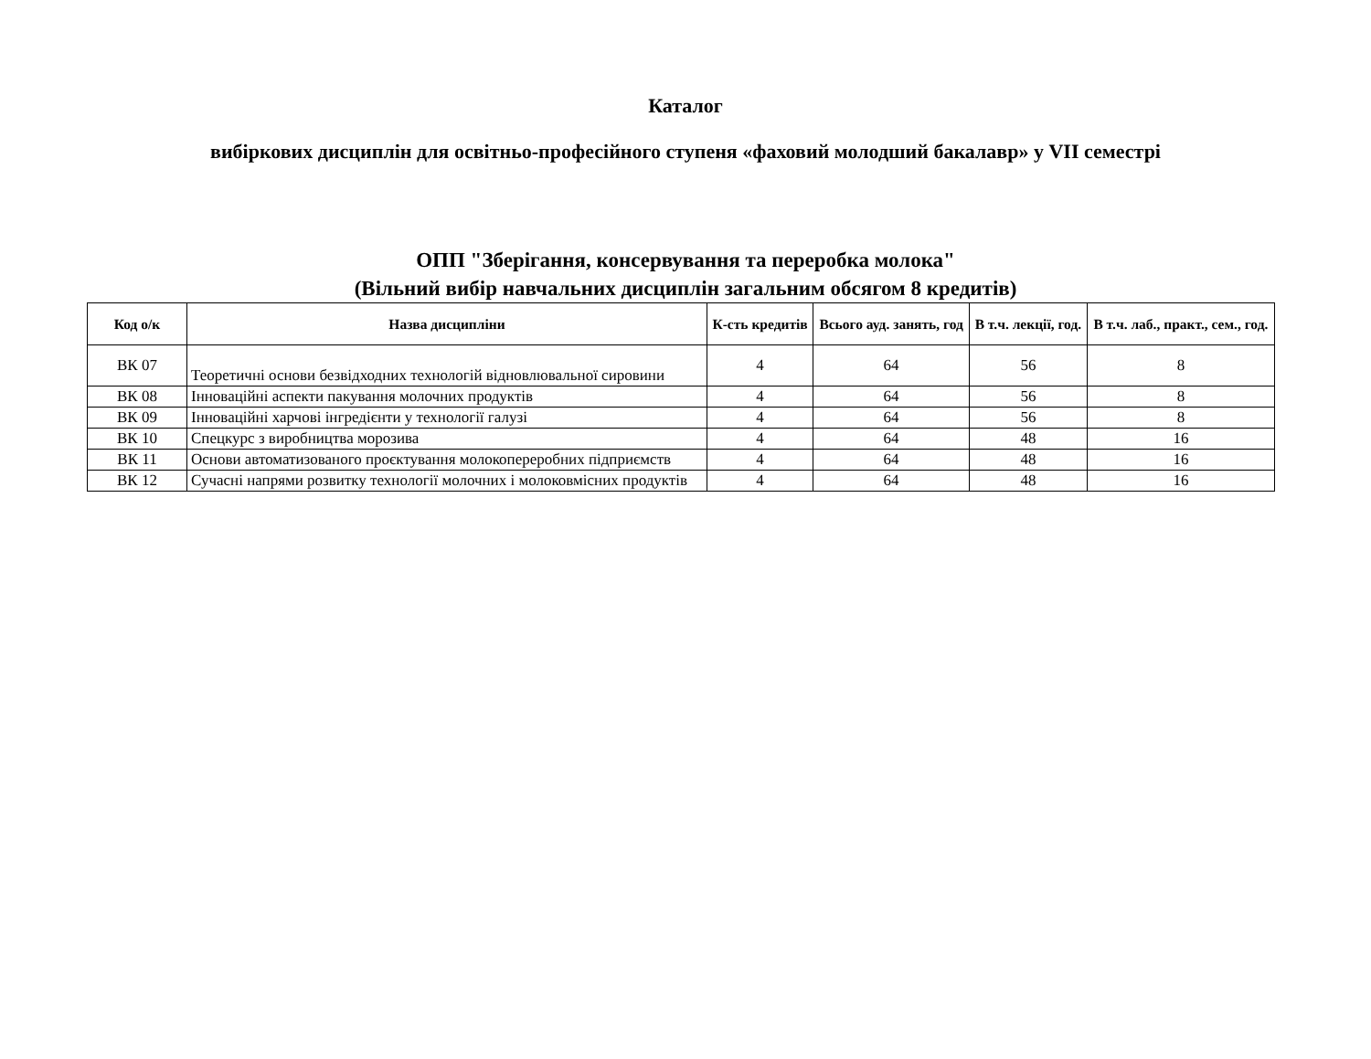Каталог
вибіркових дисциплін для освітньо-професійного ступеня «фаховий молодший бакалавр» у VII семестрі
ОПП "Зберігання, консервування та переробка молока"
(Вільний вибір навчальних дисциплін загальним обсягом 8 кредитів)
| Код о/к | Назва дисципліни | К-сть кредитів | Всього ауд. занять, год | В т.ч. лекції, год. | В т.ч. лаб., практ., сем., год. |
| --- | --- | --- | --- | --- | --- |
| ВК 07 | Теоретичні основи безвідходних технологій відновлювальної сировини | 4 | 64 | 56 | 8 |
| ВК 08 | Інноваційні аспекти пакування молочних продуктів | 4 | 64 | 56 | 8 |
| ВК 09 | Інноваційні харчові інгредієнти у технології галузі | 4 | 64 | 56 | 8 |
| ВК 10 | Спецкурс з виробництва морозива | 4 | 64 | 48 | 16 |
| ВК 11 | Основи автоматизованого проєктування молокопереробних підприємств | 4 | 64 | 48 | 16 |
| ВК 12 | Сучасні напрями розвитку технології молочних і молоковмісних продуктів | 4 | 64 | 48 | 16 |